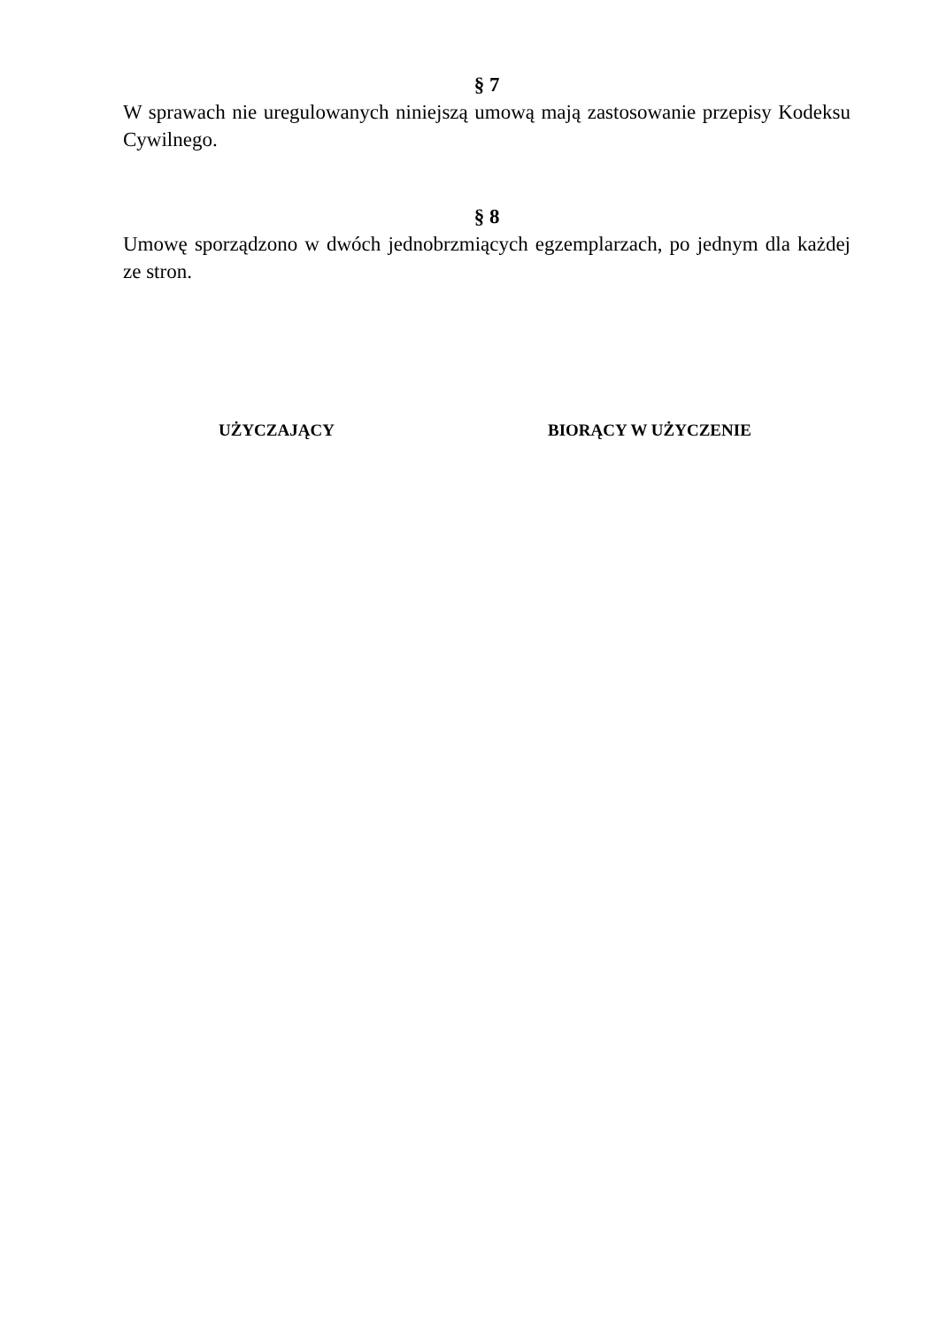§ 7
W sprawach nie uregulowanych niniejszą umową mają zastosowanie przepisy Kodeksu Cywilnego.
§ 8
Umowę sporządzono w dwóch jednobrzmiących egzemplarzach, po jednym dla każdej ze stron.
UŻYCZAJĄCY BIORĄCY W UŻYCZENIE